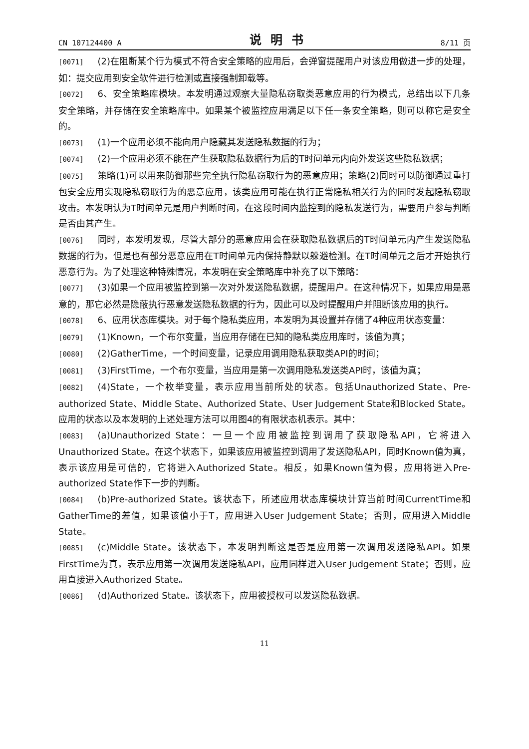CN 107124400 A 说明书 8/11 页
[0071] (2)在阻断某个行为模式不符合安全策略的应用后，会弹窗提醒用户对该应用做进一步的处理，如：提交应用到安全软件进行检测或直接强制卸载等。
[0072] 6、安全策略库模块。本发明通过观察大量隐私窃取类恶意应用的行为模式，总结出以下几条安全策略，并存储在安全策略库中。如果某个被监控应用满足以下任一条安全策略，则可以称它是安全的。
[0073] (1)一个应用必须不能向用户隐藏其发送隐私数据的行为；
[0074] (2)一个应用必须不能在产生获取隐私数据行为后的T时间单元内向外发送这些隐私数据；
[0075] 策略(1)可以用来防御那些完全执行隐私窃取行为的恶意应用；策略(2)同时可以防御通过重打包安全应用实现隐私窃取行为的恶意应用，该类应用可能在执行正常隐私相关行为的同时发起隐私窃取攻击。本发明认为T时间单元是用户判断时间，在这段时间内监控到的隐私发送行为，需要用户参与判断是否由其产生。
[0076] 同时，本发明发现，尽管大部分的恶意应用会在获取隐私数据后的T时间单元内产生发送隐私数据的行为，但是也有部分恶意应用在T时间单元内保持静默以躲避检测。在T时间单元之后才开始执行恶意行为。为了处理这种特殊情况，本发明在安全策略库中补充了以下策略：
[0077] (3)如果一个应用被监控到第一次对外发送隐私数据，提醒用户。在这种情况下，如果应用是恶意的，那它必然是隐蔽执行恶意发送隐私数据的行为，因此可以及时提醒用户并阻断该应用的执行。
[0078] 6、应用状态库模块。对于每个隐私类应用，本发明为其设置并存储了4种应用状态变量：
[0079] (1)Known，一个布尔变量，当应用存储在已知的隐私类应用库时，该值为真；
[0080] (2)GatherTime，一个时间变量，记录应用调用隐私获取类API的时间；
[0081] (3)FirstTime，一个布尔变量，当应用是第一次调用隐私发送类API时，该值为真；
[0082] (4)State，一个枚举变量，表示应用当前所处的状态。包括Unauthorized State、Pre-authorized State、Middle State、Authorized State、User Judgement State和Blocked State。应用的状态以及本发明的上述处理方法可以用图4的有限状态机表示。其中：
[0083] (a)Unauthorized State：一旦一个应用被监控到调用了获取隐私API，它将进入Unauthorized State。在这个状态下，如果该应用被监控到调用了发送隐私API，同时Known值为真，表示该应用是可信的，它将进入Authorized State。相反，如果Known值为假，应用将进入Pre-authorized State作下一步的判断。
[0084] (b)Pre-authorized State。该状态下，所述应用状态库模块计算当前时间CurrentTime和GatherTime的差值，如果该值小于T，应用进入User Judgement State；否则，应用进入Middle State。
[0085] (c)Middle State。该状态下，本发明判断这是否是应用第一次调用发送隐私API。如果FirstTime为真，表示应用第一次调用发送隐私API，应用同样进入User Judgement State；否则，应用直接进入Authorized State。
[0086] (d)Authorized State。该状态下，应用被授权可以发送隐私数据。
11